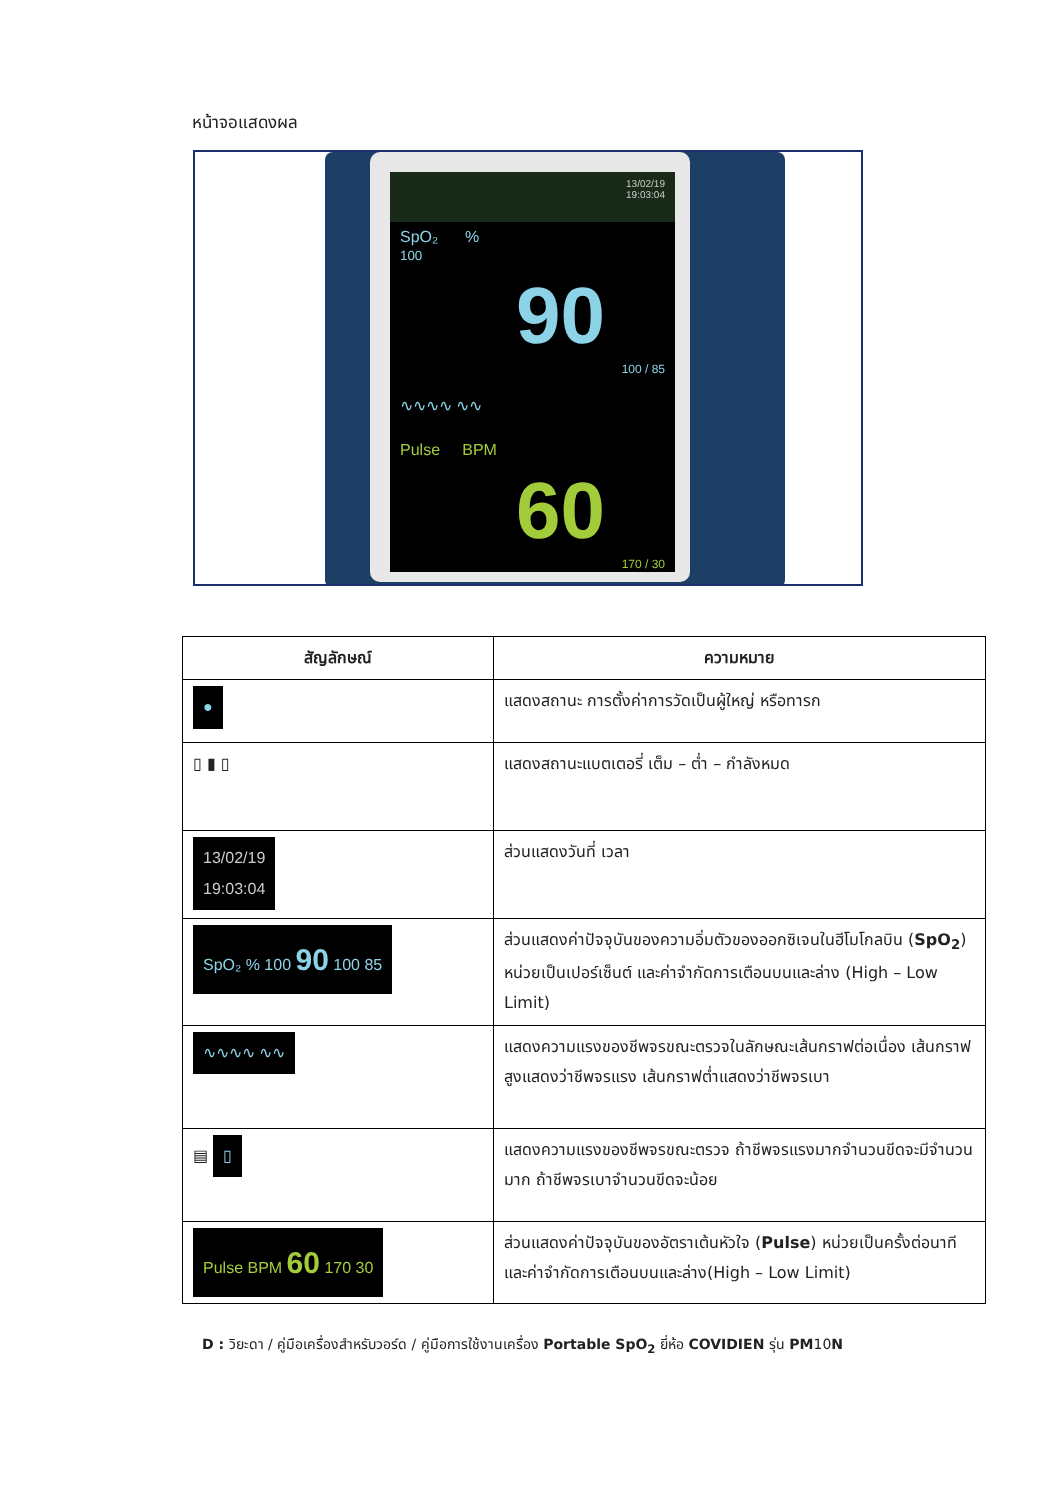หน้าจอแสดงผล
13/02/19
19:03:04
SpO₂ %
100
90
100 / 85
∿∿∿∿ ∿∿
Pulse BPM
60
170 / 30
| สัญลักษณ์ | ความหมาย |
| --- | --- |
| ● | แสดงสถานะ การตั้งค่าการวัดเป็นผู้ใหญ่ หรือทารก |
| ▯ ▮ ▯ | แสดงสถานะแบตเตอรี่ เต็ม – ต่ำ – กำลังหมด |
| 13/02/19 19:03:04 | ส่วนแสดงวันที่ เวลา |
| SpO₂ % 100 90 100 85 | ส่วนแสดงค่าปัจจุบันของความอิ่มตัวของออกซิเจนในฮีโมโกลบิน ( SpO<sub>2</sub> ) หน่วยเป็นเปอร์เซ็นต์ และค่าจำกัดการเตือนบนและล่าง (High – Low Limit) |
| ∿∿∿∿ ∿∿ | แสดงความแรงของชีพจรขณะตรวจในลักษณะเส้นกราฟต่อเนื่อง เส้นกราฟสูงแสดงว่าชีพจรแรง เส้นกราฟต่ำแสดงว่าชีพจรเบา |
| ▤ ▯ | แสดงความแรงของชีพจรขณะตรวจ ถ้าชีพจรแรงมากจำนวนขีดจะมีจำนวนมาก ถ้าชีพจรเบาจำนวนขีดจะน้อย |
| Pulse BPM 60 170 30 | ส่วนแสดงค่าปัจจุบันของอัตราเต้นหัวใจ ( Pulse ) หน่วยเป็นครั้งต่อนาที และค่าจำกัดการเตือนบนและล่าง(High – Low Limit) |
D : วิยะดา / คู่มือเครื่องสำหรับวอร์ด / คู่มือการใช้งานเครื่อง Portable SpO<sub>2</sub> ยี่ห้อ COVIDIEN รุ่น PM10N